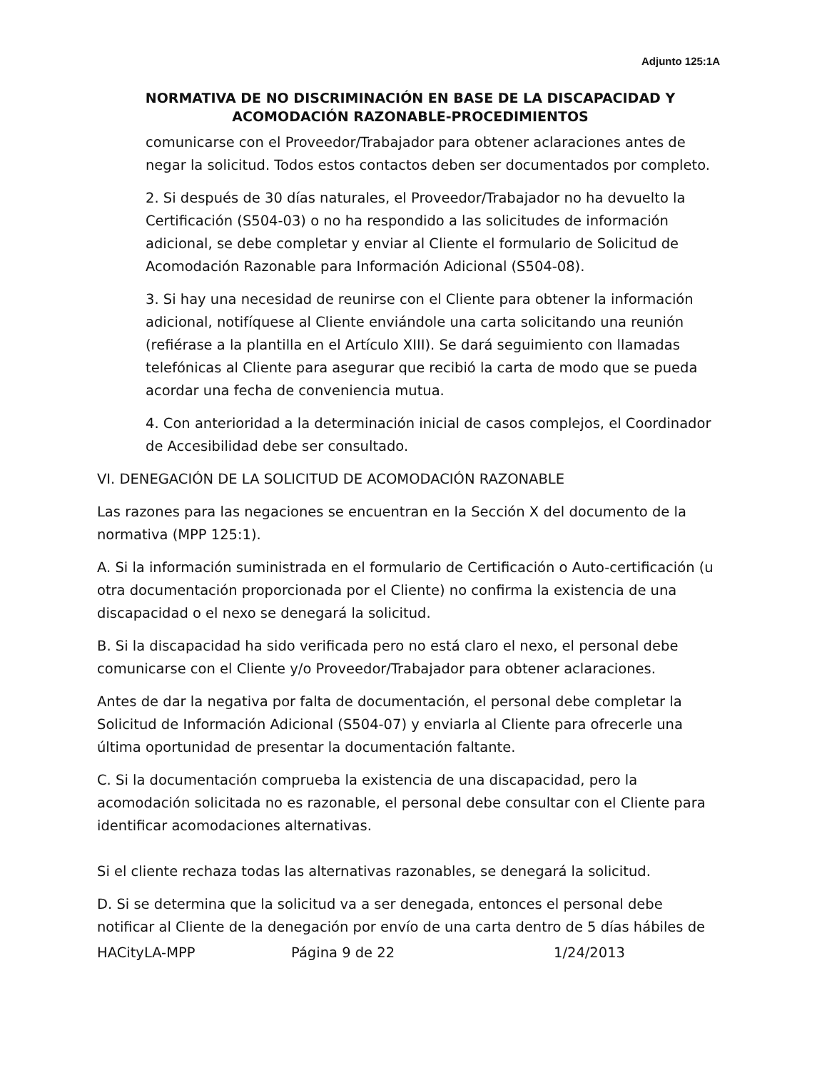Adjunto 125:1A
NORMATIVA DE NO DISCRIMINACIÓN EN BASE DE LA DISCAPACIDAD Y ACOMODACIÓN RAZONABLE-PROCEDIMIENTOS
comunicarse con el Proveedor/Trabajador para obtener aclaraciones antes de negar la solicitud. Todos estos contactos deben ser documentados por completo.
2. Si después de 30 días naturales, el Proveedor/Trabajador no ha devuelto la Certificación (S504-03) o no ha respondido a las solicitudes de información adicional, se debe completar y enviar al Cliente el formulario de Solicitud de Acomodación Razonable para Información Adicional (S504-08).
3. Si hay una necesidad de reunirse con el Cliente para obtener la información adicional, notifíquese al Cliente enviándole una carta solicitando una reunión (refiérase a la plantilla en el Artículo XIII). Se dará seguimiento con llamadas telefónicas al Cliente para asegurar que recibió la carta de modo que se pueda acordar una fecha de conveniencia mutua.
4. Con anterioridad a la determinación inicial de casos complejos, el Coordinador de Accesibilidad debe ser consultado.
VI. DENEGACIÓN DE LA SOLICITUD DE ACOMODACIÓN RAZONABLE
Las razones para las negaciones se encuentran en la Sección X del documento de la normativa (MPP 125:1).
A. Si la información suministrada en el formulario de Certificación o Auto-certificación (u otra documentación proporcionada por el Cliente) no confirma la existencia de una discapacidad o el nexo se denegará la solicitud.
B. Si la discapacidad ha sido verificada pero no está claro el nexo, el personal debe comunicarse con el Cliente y/o Proveedor/Trabajador para obtener aclaraciones.
Antes de dar la negativa por falta de documentación, el personal debe completar la Solicitud de Información Adicional (S504-07) y enviarla al Cliente para ofrecerle una última oportunidad de presentar la documentación faltante.
C. Si la documentación comprueba la existencia de una discapacidad, pero la acomodación solicitada no es razonable, el personal debe consultar con el Cliente para identificar acomodaciones alternativas.
Si el cliente rechaza todas las alternativas razonables, se denegará la solicitud.
D. Si se determina que la solicitud va a ser denegada, entonces el personal debe notificar al Cliente de la denegación por envío de una carta dentro de 5 días hábiles de
HACityLA-MPP Página 9 de 22 1/24/2013